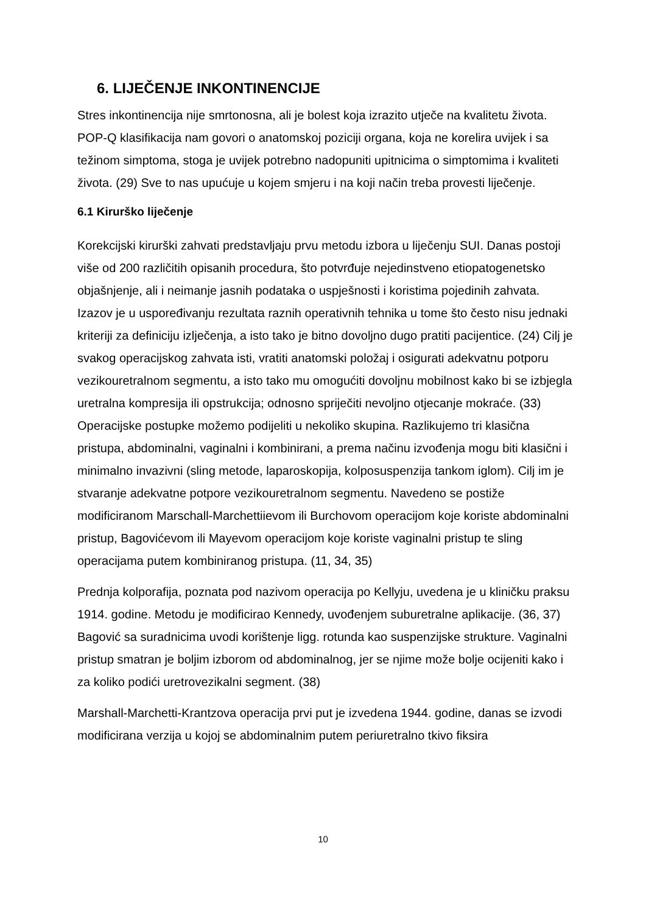6. LIJEČENJE INKONTINENCIJE
Stres inkontinencija nije smrtonosna, ali je bolest koja izrazito utječe na kvalitetu života. POP-Q klasifikacija nam govori o anatomskoj poziciji organa, koja ne korelira uvijek i sa težinom simptoma, stoga je uvijek potrebno nadopuniti upitnicima o simptomima i kvaliteti života. (29) Sve to nas upućuje u kojem smjeru i na koji način treba provesti liječenje.
6.1 Kirurško liječenje
Korekcijski kirurški zahvati predstavljaju prvu metodu izbora u liječenju SUI. Danas postoji više od 200 različitih opisanih procedura, što potvrđuje nejedinstveno etiopatogenetsko objašnjenje, ali i neimanje jasnih podataka o uspješnosti i koristima pojedinih zahvata. Izazov je u uspoređivanju rezultata raznih operativnih tehnika u tome što često nisu jednaki kriteriji za definiciju izlječenja, a isto tako je bitno dovoljno dugo pratiti pacijentice. (24) Cilj je svakog operacijskog zahvata isti, vratiti anatomski položaj i osigurati adekvatnu potporu vezikouretralnom segmentu, a isto tako mu omogućiti dovoljnu mobilnost kako bi se izbjegla uretralna kompresija ili opstrukcija; odnosno spriječiti nevoljno otjecanje mokraće. (33) Operacijske postupke možemo podijeliti u nekoliko skupina. Razlikujemo tri klasična pristupa, abdominalni, vaginalni i kombinirani, a prema načinu izvođenja mogu biti klasični i minimalno invazivni (sling metode, laparoskopija, kolposuspenzija tankom iglom). Cilj im je stvaranje adekvatne potpore vezikouretralnom segmentu. Navedeno se postiže modificiranom Marschall-Marchettiievom ili Burchovom operacijom koje koriste abdominalni pristup, Bagovićevom ili Mayevom operacijom koje koriste vaginalni pristup te sling operacijama putem kombiniranog pristupa. (11, 34, 35)
Prednja kolporafija, poznata pod nazivom operacija po Kellyju, uvedena je u kliničku praksu 1914. godine. Metodu je modificirao Kennedy, uvođenjem suburetralne aplikacije. (36, 37) Bagović sa suradnicima uvodi korištenje ligg. rotunda kao suspenzijske strukture. Vaginalni pristup smatran je boljim izborom od abdominalnog, jer se njime može bolje ocijeniti kako i za koliko podići uretrovezikalni segment. (38)
Marshall-Marchetti-Krantzova operacija prvi put je izvedena 1944. godine, danas se izvodi modificirana verzija u kojoj se abdominalnim putem periuretralno tkivo fiksira
10